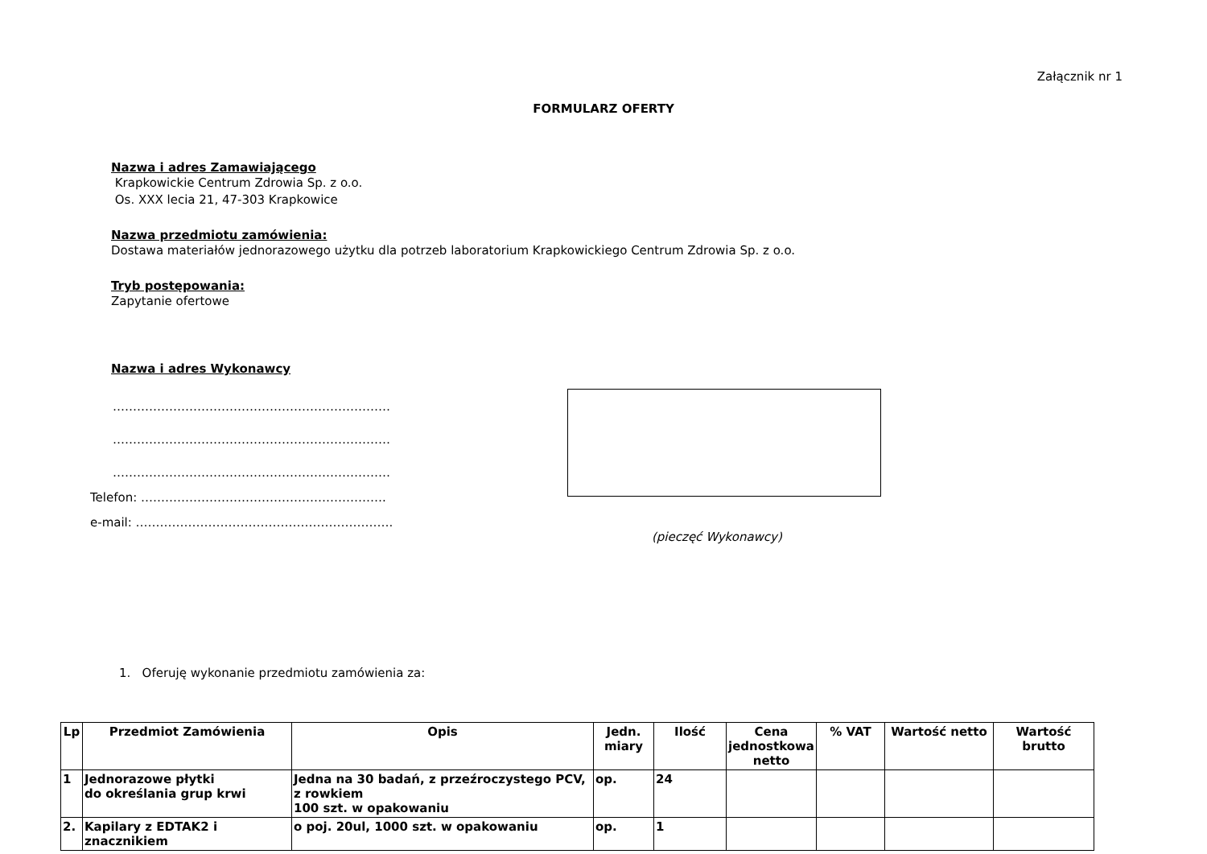Załącznik nr 1
FORMULARZ OFERTY
Nazwa i adres Zamawiającego
Krapkowickie Centrum Zdrowia Sp. z o.o.
Os. XXX lecia 21, 47-303 Krapkowice
Nazwa przedmiotu zamówienia:
Dostawa materiałów jednorazowego użytku dla potrzeb laboratorium Krapkowickiego Centrum Zdrowia Sp. z o.o.
Tryb postępowania:
Zapytanie ofertowe
Nazwa i adres Wykonawcy
……………………………………………………………
……………………………………………………………
……………………………………………………………
Telefon: …………………………………………………….
e-mail: ……………………………………………………….
(pieczęć Wykonawcy)
1. Oferuję wykonanie przedmiotu zamówienia za:
| Lp | Przedmiot Zamówienia | Opis | Jedn. miary | Ilość | Cena jednostkowa netto | % VAT | Wartość netto | Wartość brutto |
| --- | --- | --- | --- | --- | --- | --- | --- | --- |
| 1 | Jednorazowe płytki do określania grup krwi | Jedna na 30 badań, z przeźroczystego PCV, z rowkiem 100 szt. w opakowaniu | op. | 24 | | | | |
| 2. | Kapilary z EDTAK2 i znacznikiem | o poj. 20ul, 1000 szt. w opakowaniu | op. | 1 | | | | |